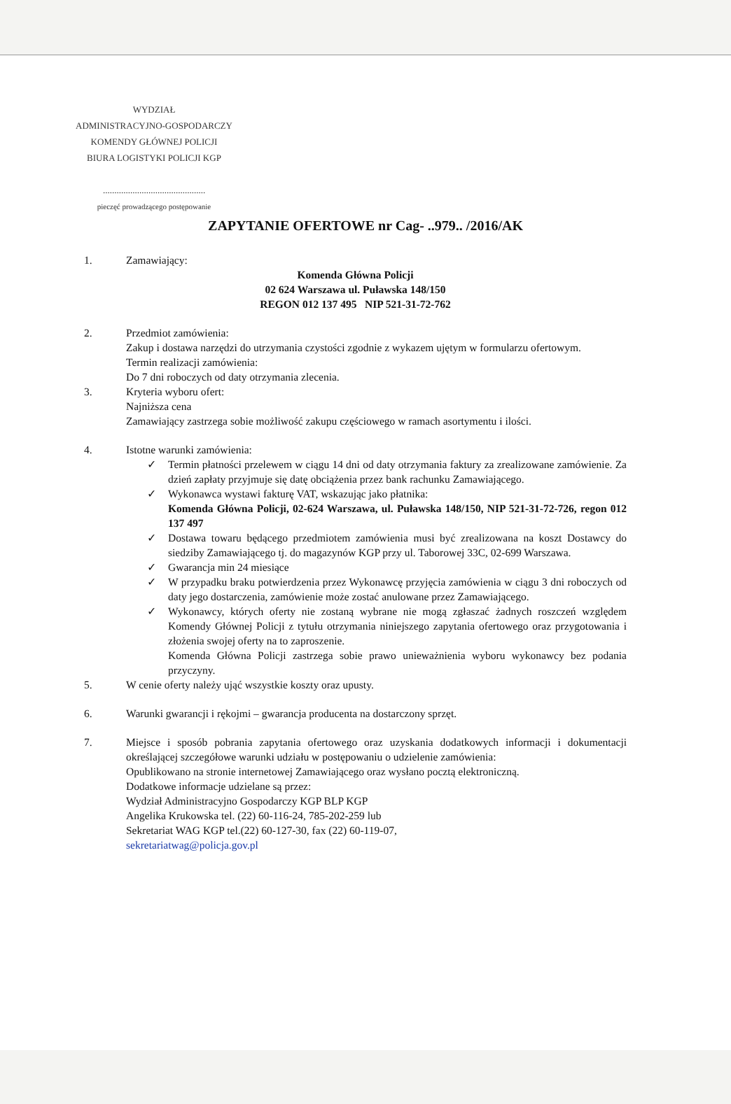WYDZIAŁ
ADMINISTRACYJNO-GOSPODARCZY
KOMENDY GŁÓWNEJ POLICJI
BIURA LOGISTYKI POLICJI KGP
.............................................
pieczęć prowadzącego postępowanie
ZAPYTANIE OFERTOWE nr Cag- ..979.. /2016/AK
1. Zamawiający:
Komenda Główna Policji
02 624 Warszawa ul. Puławska 148/150
REGON 012 137 495 NIP 521-31-72-762
2. Przedmiot zamówienia:
Zakup i dostawa narzędzi do utrzymania czystości zgodnie z wykazem ujętym w formularzu ofertowym.
Termin realizacji zamówienia:
Do 7 dni roboczych od daty otrzymania zlecenia.
3. Kryteria wyboru ofert:
Najniższa cena
Zamawiający zastrzega sobie możliwość zakupu częściowego w ramach asortymentu i ilości.
4. Istotne warunki zamówienia:
✓ Termin płatności przelewem w ciągu 14 dni od daty otrzymania faktury za zrealizowane zamówienie. Za dzień zapłaty przyjmuje się datę obciążenia przez bank rachunku Zamawiającego.
✓ Wykonawca wystawi fakturę VAT, wskazując jako płatnika:
Komenda Główna Policji, 02-624 Warszawa, ul. Puławska 148/150, NIP 521-31-72-726, regon 012 137 497
✓ Dostawa towaru będącego przedmiotem zamówienia musi być zrealizowana na koszt Dostawcy do siedziby Zamawiającego tj. do magazynów KGP przy ul. Taborowej 33C, 02-699 Warszawa.
✓ Gwarancja min 24 miesiące
✓ W przypadku braku potwierdzenia przez Wykonawcę przyjęcia zamówienia w ciągu 3 dni roboczych od daty jego dostarczenia, zamówienie może zostać anulowane przez Zamawiającego.
✓ Wykonawcy, których oferty nie zostaną wybrane nie mogą zgłaszać żadnych roszczeń względem Komendy Głównej Policji z tytułu otrzymania niniejszego zapytania ofertowego oraz przygotowania i złożenia swojej oferty na to zaproszenie.
Komenda Główna Policji zastrzega sobie prawo unieważnienia wyboru wykonawcy bez podania przyczyny.
5. W cenie oferty należy ująć wszystkie koszty oraz upusty.
6. Warunki gwarancji i rękojmi – gwarancja producenta na dostarczony sprzęt.
7. Miejsce i sposób pobrania zapytania ofertowego oraz uzyskania dodatkowych informacji i dokumentacji określającej szczegółowe warunki udziału w postępowaniu o udzielenie zamówienia:
Opublikowano na stronie internetowej Zamawiającego oraz wysłano pocztą elektroniczną.
Dodatkowe informacje udzielane są przez:
Wydział Administracyjno Gospodarczy KGP BLP KGP
Angelika Krukowska tel. (22) 60-116-24, 785-202-259 lub
Sekretariat WAG KGP tel.(22) 60-127-30, fax (22) 60-119-07,
sekretariatwag@policja.gov.pl